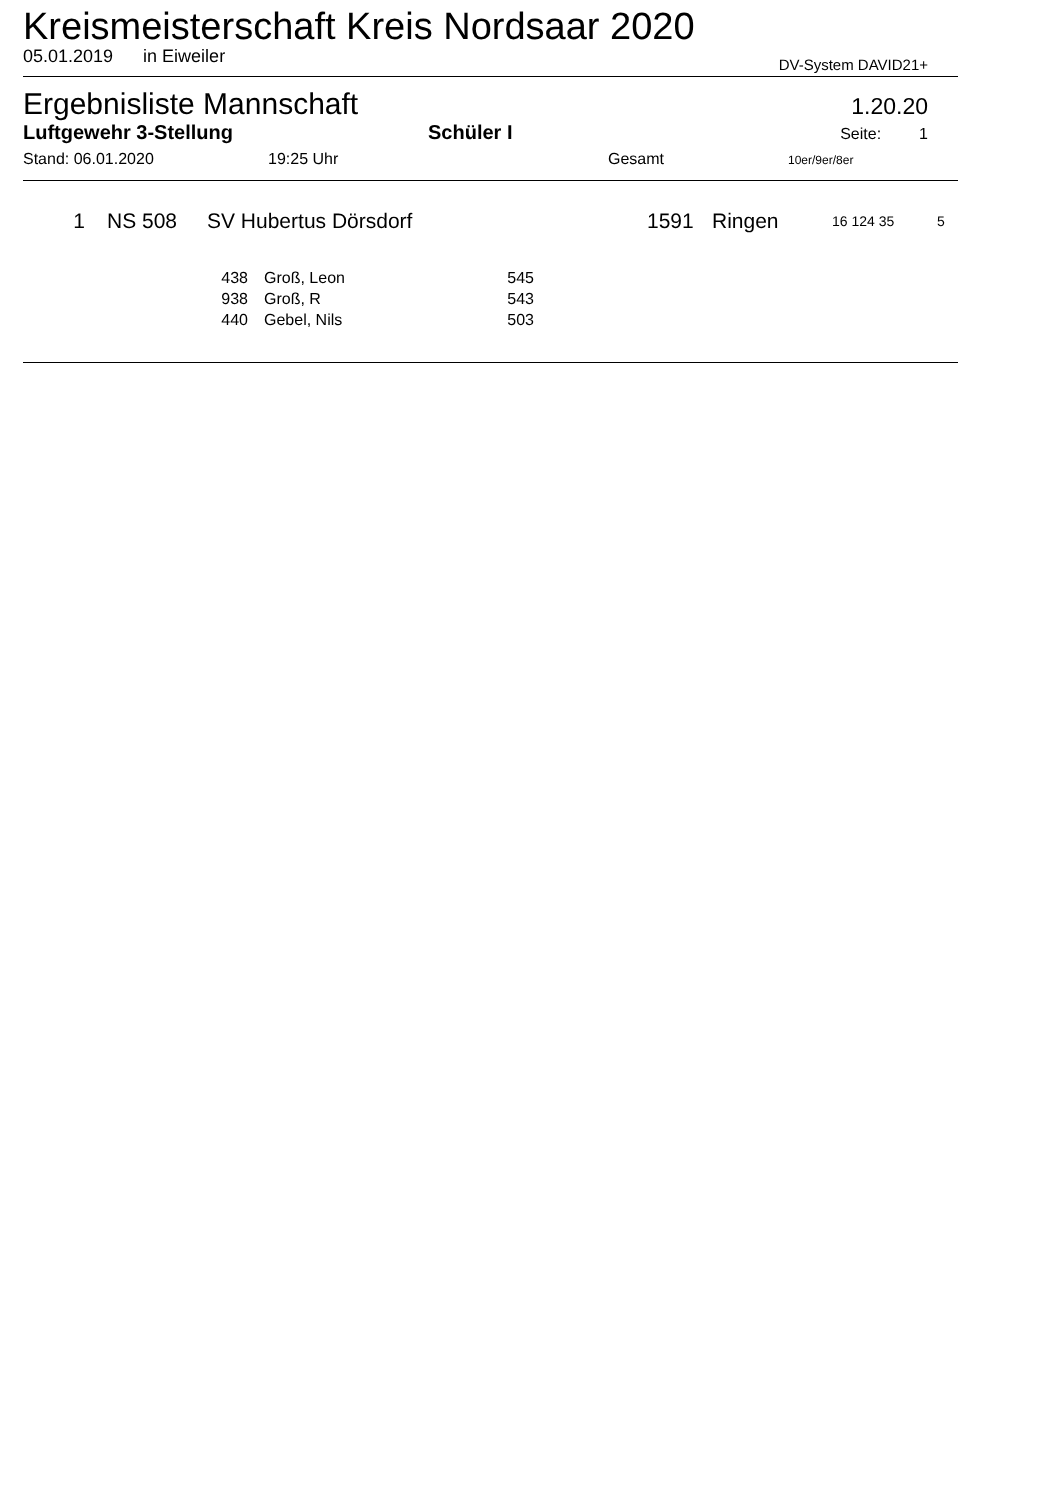Kreismeisterschaft Kreis Nordsaar 2020
05.01.2019 in Eiweiler DV-System DAVID21+
Ergebnisliste Mannschaft 1.20.20
Luftgewehr 3-Stellung Schüler I Seite: 1
Stand: 06.01.2020 19:25 Uhr Gesamt 10er/9er/8er
| 1 | NS 508 | SV Hubertus Dörsdorf | 1591 | Ringen | 16 124 35 | 5 |
| 438 | Groß, Leon | 545 |
| 938 | Groß, R | 543 |
| 440 | Gebel, Nils | 503 |